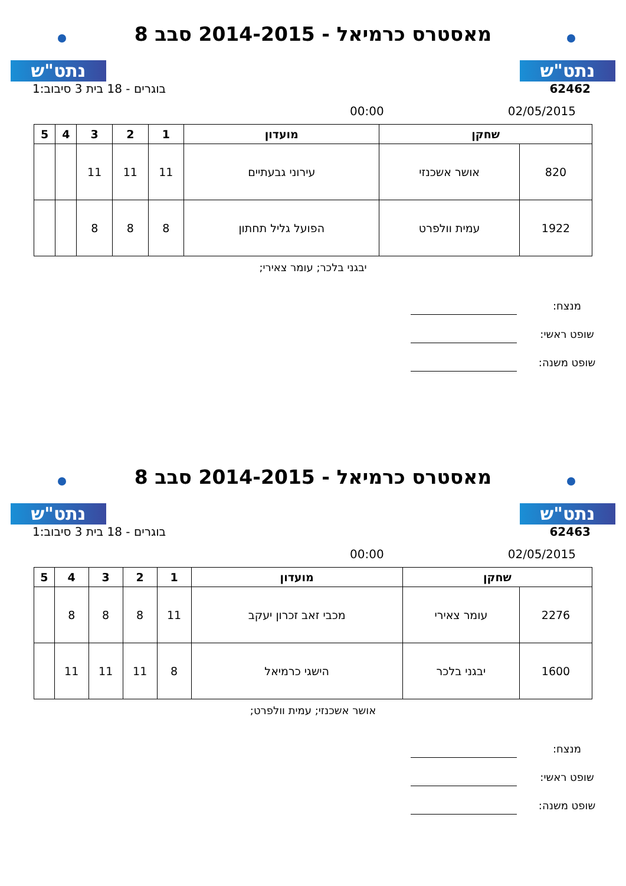נתט"ש
מאסטרס כרמיאל - 2014-2015 סבב 8
נתט"ש
62462 בוגרים - 18 בית 3 סיבוב:1
02/05/2015 00:00
| שחקן | | מועדון | 1 | 2 | 3 | 4 | 5 |
| --- | --- | --- | --- | --- | --- | --- | --- |
| 820 | אושר אשכנזי | עירוני גבעתיים | 11 | 11 | 11 | | |
| 1922 | עמית וולפרט | הפועל גליל תחתון | 8 | 8 | 8 | | |
יבגני בלכר; עומר צאירי;
מנצח:
שופט ראשי:
שופט משנה:
נתט"ש
מאסטרס כרמיאל - 2014-2015 סבב 8
נתט"ש
62463 בוגרים - 18 בית 3 סיבוב:1
02/05/2015 00:00
| שחקן | | מועדון | 1 | 2 | 3 | 4 | 5 |
| --- | --- | --- | --- | --- | --- | --- | --- |
| 2276 | עומר צאירי | מכבי זאב זכרון יעקב | 11 | 8 | 8 | 8 | |
| 1600 | יבגני בלכר | הישגי כרמיאל | 8 | 11 | 11 | 11 | |
אושר אשכנזי; עמית וולפרט;
מנצח:
שופט ראשי:
שופט משנה: